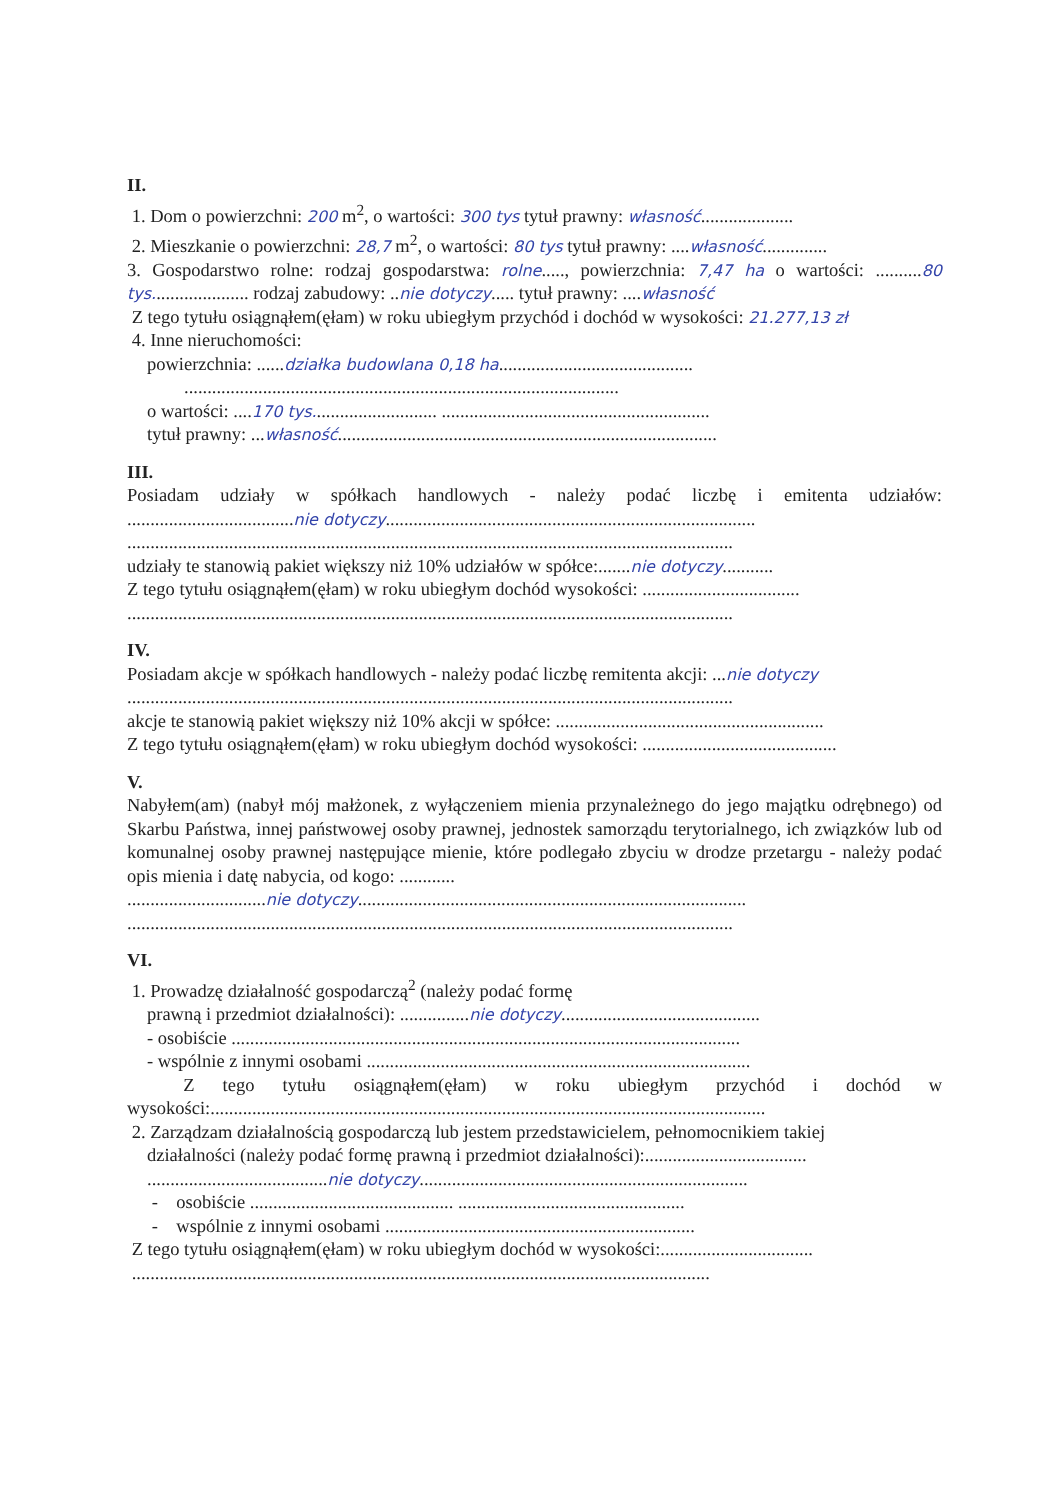II.
1. Dom o powierzchni: 200 m<sup>2</sup>, o wartości: 300 tys tytuł prawny: własność....................
2. Mieszkanie o powierzchni: 28,7 m<sup>2</sup>, o wartości: 80 tys tytuł prawny: ....własność..............
3. Gospodarstwo rolne: rodzaj gospodarstwa: rolne....., powierzchnia: 7,47 ha o wartości: ..........80 tys..................... rodzaj zabudowy: ..nie dotyczy..... tytuł prawny: ....własność
Z tego tytułu osiągnąłem(ęłam) w roku ubiegłym przychód i dochód w wysokości: 21.277,13 zł
4. Inne nieruchomości:
powierzchnia: ......działka budowlana 0,18 ha..........................................
..............................................................................................
o wartości: ....170 tys........................... ..........................................................
tytuł prawny: ...własność..................................................................................
III.
Posiadam udziały w spółkach handlowych - należy podać liczbę i emitenta udziałów: ....................................nie dotyczy................................................................................
...................................................................................................................................
udziały te stanowią pakiet większy niż 10% udziałów w spółce:.......nie dotyczy...........
Z tego tytułu osiągnąłem(ęłam) w roku ubiegłym dochód wysokości: ..................................
...................................................................................................................................
IV.
Posiadam akcje w spółkach handlowych - należy podać liczbę remitenta akcji: ...nie dotyczy
...................................................................................................................................
akcje te stanowią pakiet większy niż 10% akcji w spółce: ..........................................................
Z tego tytułu osiągnąłem(ęłam) w roku ubiegłym dochód wysokości: ..........................................
V.
Nabyłem(am) (nabył mój małżonek, z wyłączeniem mienia przynależnego do jego majątku odrębnego) od Skarbu Państwa, innej państwowej osoby prawnej, jednostek samorządu terytorialnego, ich związków lub od komunalnej osoby prawnej następujące mienie, które podlegało zbyciu w drodze przetargu - należy podać opis mienia i datę nabycia, od kogo: ............
..............................nie dotyczy....................................................................................
...................................................................................................................................
VI.
1. Prowadzę działalność gospodarczą<sup>2</sup> (należy podać formę
prawną i przedmiot działalności): ...............nie dotyczy...........................................
- osobiście ..............................................................................................................
- wspólnie z innymi osobami ...................................................................................
Z tego tytułu osiągnąłem(ęłam) w roku ubiegłym przychód i dochód w wysokości:........................................................................................................................
2. Zarządzam działalnością gospodarczą lub jestem przedstawicielem, pełnomocnikiem takiej
działalności (należy podać formę prawną i przedmiot działalności):...................................
.......................................nie dotyczy.......................................................................
- osobiście ............................................ .................................................
- wspólnie z innymi osobami ...................................................................
Z tego tytułu osiągnąłem(ęłam) w roku ubiegłym dochód w wysokości:.................................
.............................................................................................................................